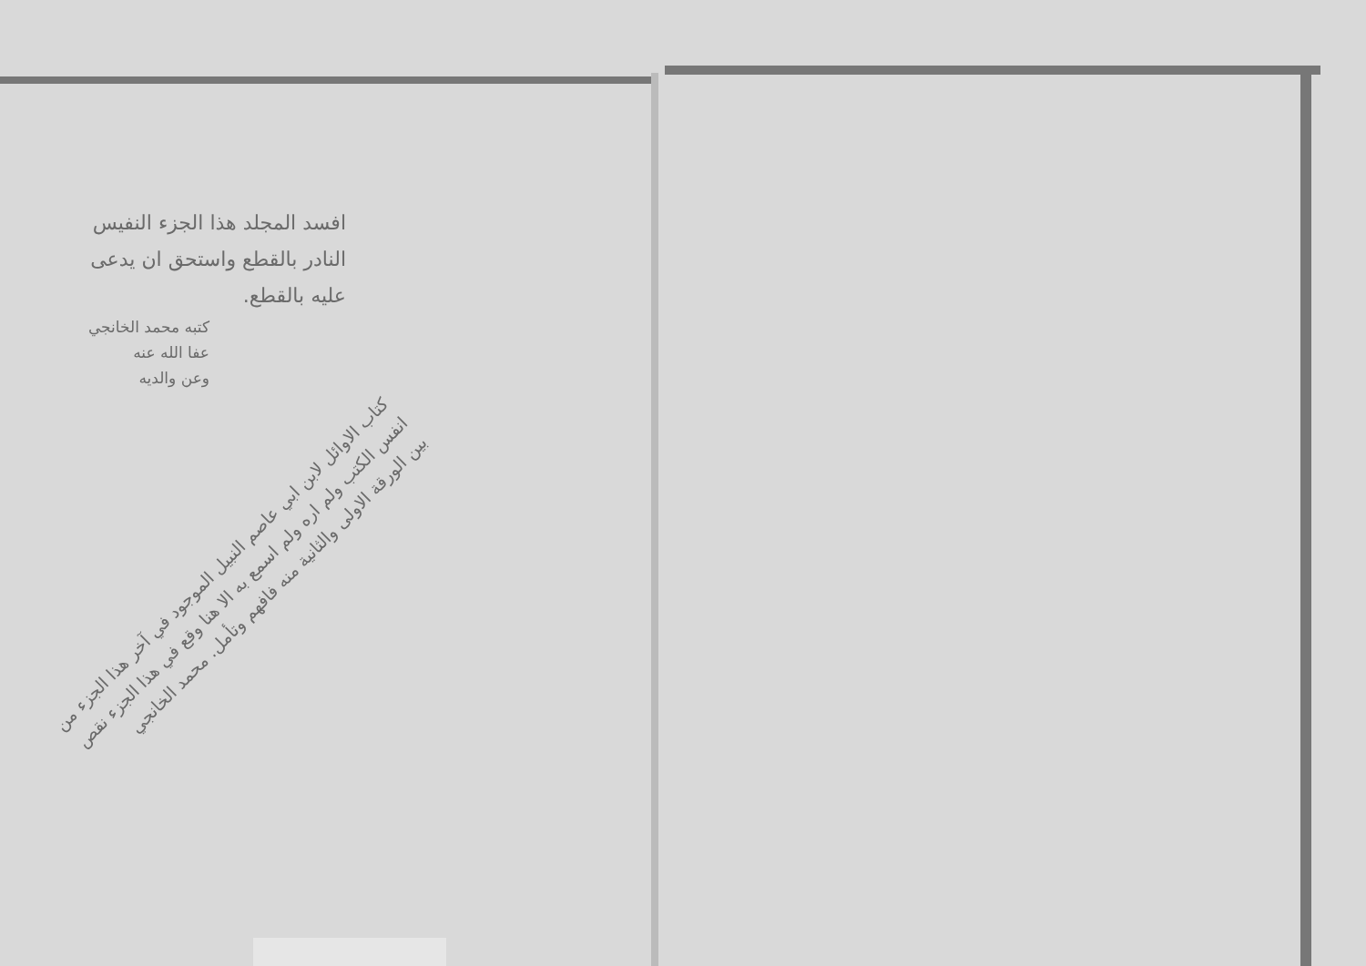افسد المجلد هذا الجزء النفيس النادر بالقطع واستحق ان يدعى عليه بالقطع.
كتبه محمد الخانجي
عفا الله عنه
وعن والديه
كتاب الاوائل لابن ابي عاصم النبيل الموجود في آخر هذا الجزء من انفس الكتب ولم اره ولم اسمع به الا هنا وقع في هذا الجزء نقص بين الورقة الاولى والثانية منه فافهم وتأمل. محمد الخانجي